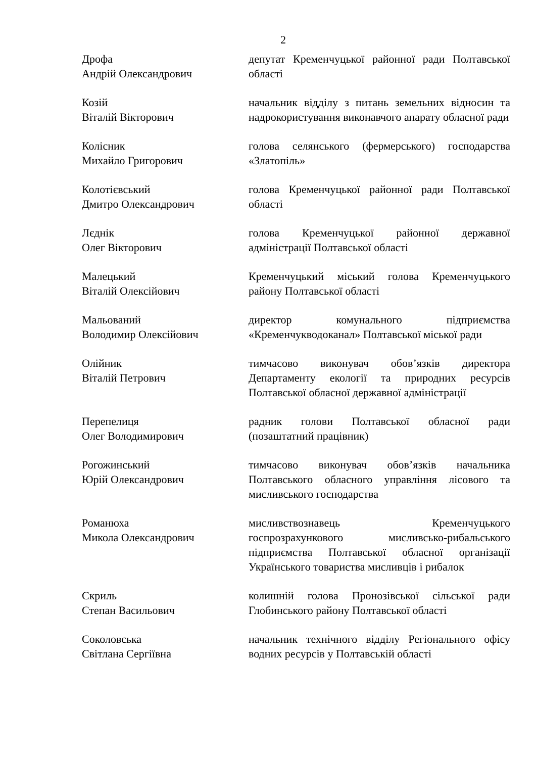2
Дрофа
Андрій Олександрович
депутат Кременчуцької районної ради Полтавської області
Козій
Віталій Вікторович
начальник відділу з питань земельних відносин та надрокористування виконавчого апарату обласної ради
Колісник
Михайло Григорович
голова селянського (фермерського) господарства «Златопіль»
Колотієвський
Дмитро Олександрович
голова Кременчуцької районної ради Полтавської області
Лєднік
Олег Вікторович
голова Кременчуцької районної державної адміністрації Полтавської області
Малецький
Віталій Олексійович
Кременчуцький міський голова Кременчуцького району Полтавської області
Мальований
Володимир Олексійович
директор комунального підприємства «Кременчукводоканал» Полтавської міської ради
Олійник
Віталій Петрович
тимчасово виконувач обов’язків директора Департаменту екології та природних ресурсів Полтавської обласної державної адміністрації
Перепелиця
Олег Володимирович
радник голови Полтавської обласної ради (позаштатний працівник)
Рогожинський
Юрій Олександрович
тимчасово виконувач обов’язків начальника Полтавського обласного управління лісового та мисливського господарства
Романюха
Микола Олександрович
мисливствознавець Кременчуцького госпрозрахункового мисливсько-рибальського підприємства Полтавської обласної організації Українського товариства мисливців і рибалок
Скриль
Степан Васильович
колишній голова Пронозівської сільської ради Глобинського району Полтавської області
Соколовська
Світлана Сергіївна
начальник технічного відділу Регіонального офісу водних ресурсів у Полтавській області